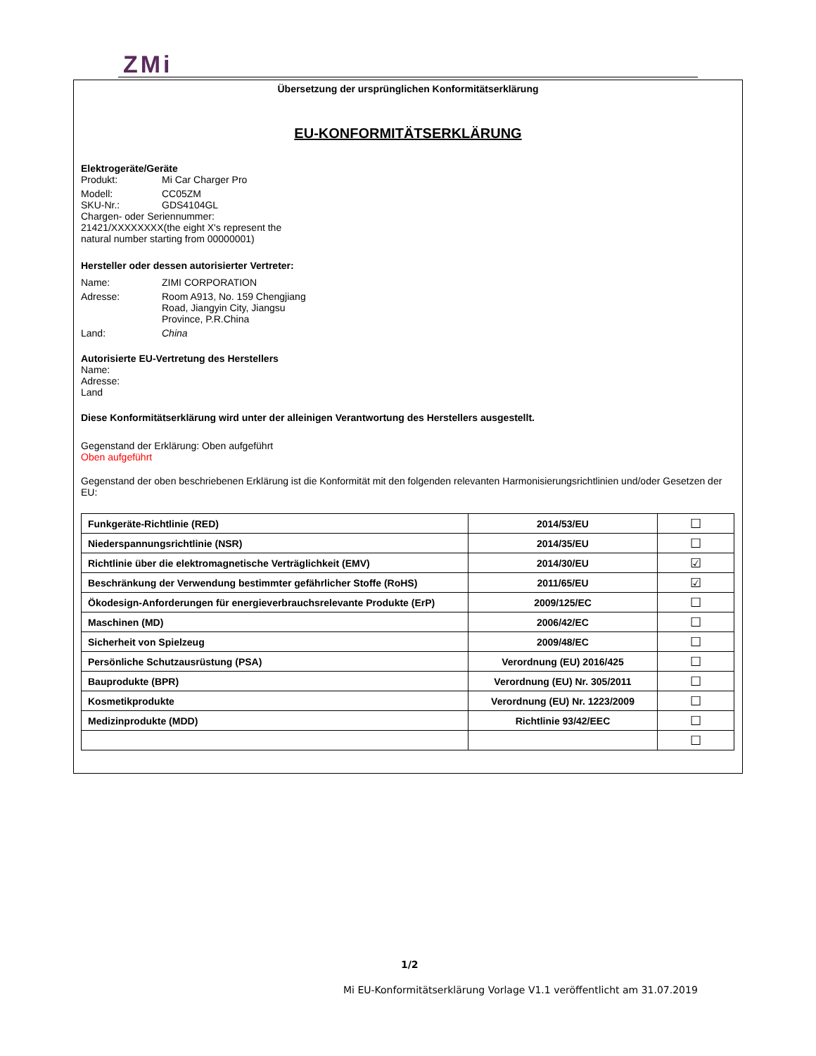ZMi
Übersetzung der ursprünglichen Konformitätserklärung
EU-KONFORMITÄTSERKLÄRUNG
Elektrogeräte/Geräte
Produkt: Mi Car Charger Pro
Modell: CC05ZM
SKU-Nr.: GDS4104GL
Chargen- oder Seriennummer:
21421/XXXXXXXX(the eight X's represent the
natural number starting from 00000001)
Hersteller oder dessen autorisierter Vertreter:
Name: ZIMI CORPORATION
Adresse: Room A913, No. 159 Chengjiang
Road, Jiangyin City, Jiangsu
Province, P.R.China
Land: China
Autorisierte EU-Vertretung des Herstellers
Name:
Adresse:
Land
Diese Konformitätserklärung wird unter der alleinigen Verantwortung des Herstellers ausgestellt.
Gegenstand der Erklärung: Oben aufgeführt
Oben aufgeführt
Gegenstand der oben beschriebenen Erklärung ist die Konformität mit den folgenden relevanten Harmonisierungsrichtlinien und/oder Gesetzen der EU:
| Funkgeräte-Richtlinie (RED) | 2014/53/EU | ☐ |
| Niederspannungsrichtlinie (NSR) | 2014/35/EU | ☐ |
| Richtlinie über die elektromagnetische Verträglichkeit (EMV) | 2014/30/EU | ☑ |
| Beschränkung der Verwendung bestimmter gefährlicher Stoffe (RoHS) | 2011/65/EU | ☑ |
| Ökodesign-Anforderungen für energieverbrauchsrelevante Produkte (ErP) | 2009/125/EC | ☐ |
| Maschinen (MD) | 2006/42/EC | ☐ |
| Sicherheit von Spielzeug | 2009/48/EC | ☐ |
| Persönliche Schutzausrüstung (PSA) | Verordnung (EU) 2016/425 | ☐ |
| Bauprodukte (BPR) | Verordnung (EU) Nr. 305/2011 | ☐ |
| Kosmetikprodukte | Verordnung (EU) Nr. 1223/2009 | ☐ |
| Medizinprodukte (MDD) | Richtlinie 93/42/EEC | ☐ |
| | | ☐ |
1/2
Mi EU-Konformitätserklärung Vorlage V1.1 veröffentlicht am 31.07.2019